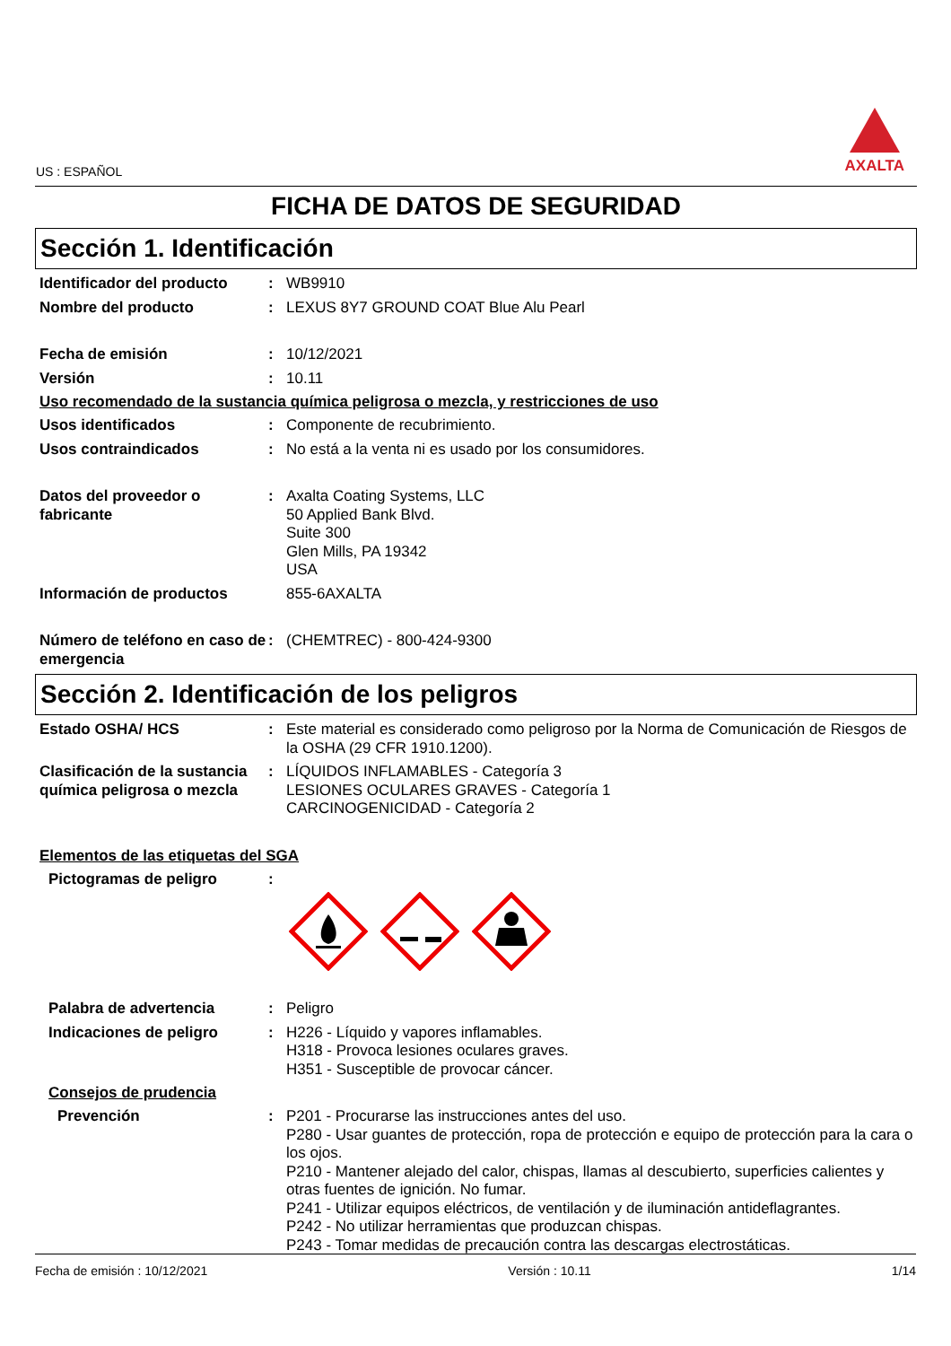US : ESPAÑOL
AXALTA
FICHA DE DATOS DE SEGURIDAD
Sección 1. Identificación
Identificador del producto
: WB9910
Nombre del producto : LEXUS 8Y7 GROUND COAT Blue Alu Pearl
Fecha de emisión : 10/12/2021
Versión : 10.11
Uso recomendado de la sustancia química peligrosa o mezcla, y restricciones de uso
Usos identificados : Componente de recubrimiento.
Usos contraindicados : No está a la venta ni es usado por los consumidores.
Datos del proveedor o fabricante
: Axalta Coating Systems, LLC
50 Applied Bank Blvd.
Suite 300
Glen Mills, PA 19342
USA
Información de productos 855-6AXALTA
Número de teléfono en caso de emergencia
: (CHEMTREC) - 800-424-9300
Sección 2. Identificación de los peligros
Estado OSHA/ HCS : Este material es considerado como peligroso por la Norma de Comunicación de Riesgos de la OSHA (29 CFR 1910.1200).
Clasificación de la sustancia química peligrosa o mezcla
: LÍQUIDOS INFLAMABLES - Categoría 3
LESIONES OCULARES GRAVES - Categoría 1
CARCINOGENICIDAD - Categoría 2
Elementos de las etiquetas del SGA
Pictogramas de peligro :
Palabra de advertencia : Peligro
Indicaciones de peligro : H226 - Líquido y vapores inflamables.
H318 - Provoca lesiones oculares graves.
H351 - Susceptible de provocar cáncer.
Consejos de prudencia
Prevención : P201 - Procurarse las instrucciones antes del uso.
P280 - Usar guantes de protección, ropa de protección e equipo de protección para la cara o los ojos.
P210 - Mantener alejado del calor, chispas, llamas al descubierto, superficies calientes y otras fuentes de ignición. No fumar.
P241 - Utilizar equipos eléctricos, de ventilación y de iluminación antideflagrantes.
P242 - No utilizar herramientas que produzcan chispas.
P243 - Tomar medidas de precaución contra las descargas electrostáticas.
Fecha de emisión : 10/12/2021 Versión : 10.11 1/14